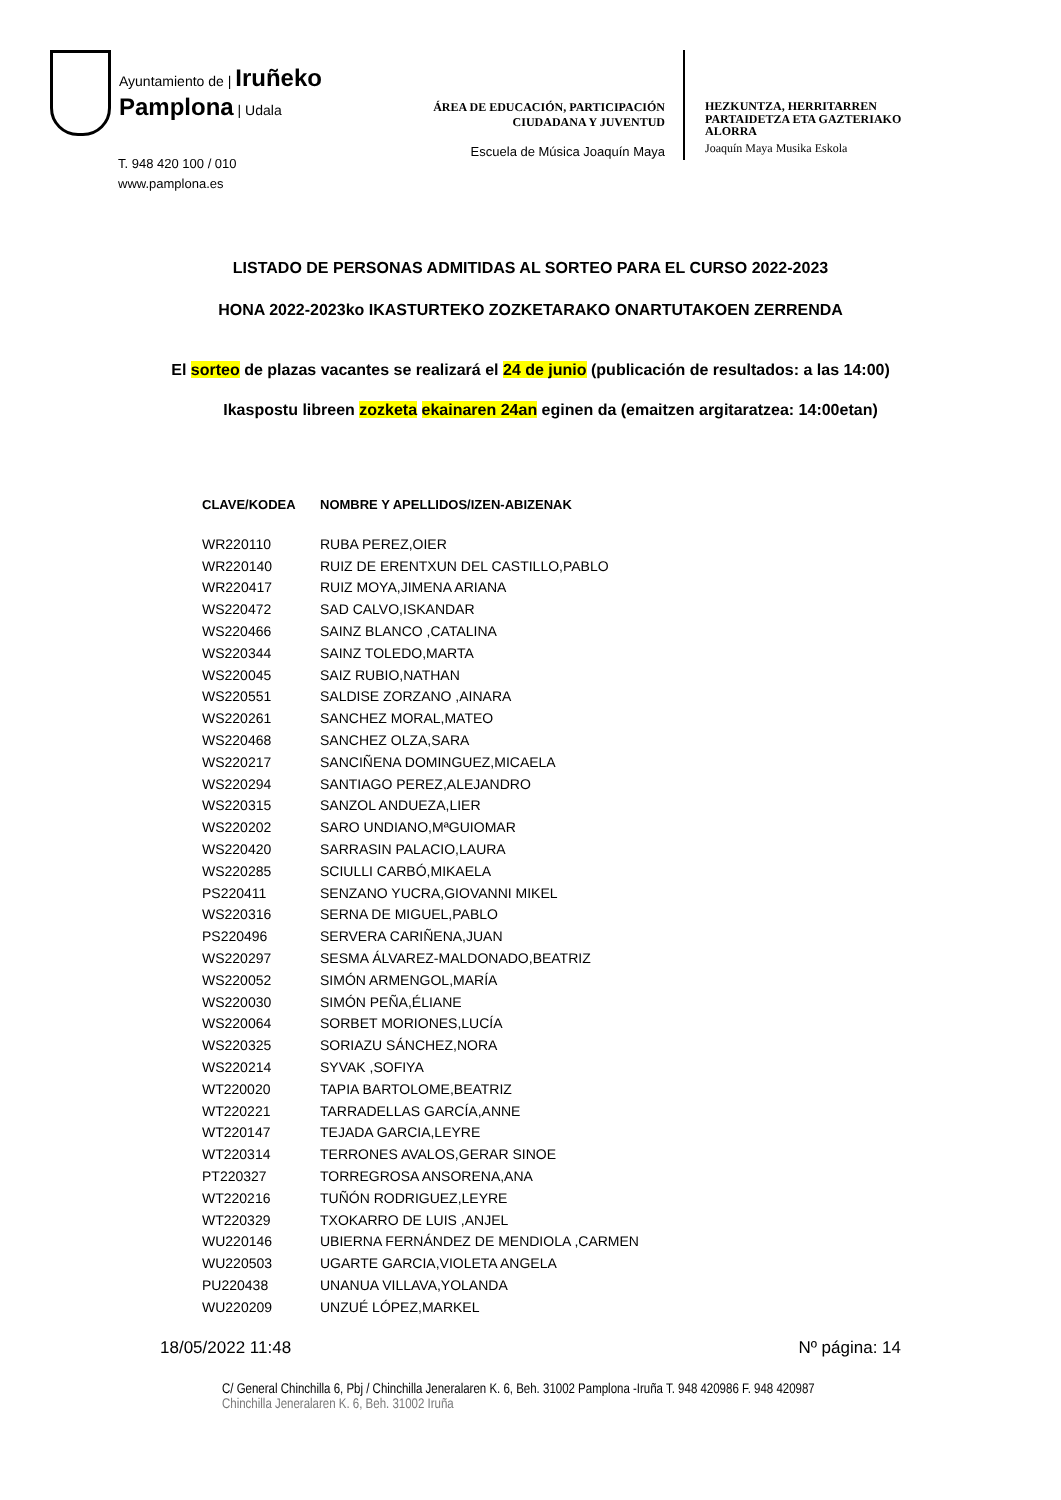Ayuntamiento de | Iruñeko
Pamplona | Udala
T. 948 420 100 / 010
www.pamplona.es
ÁREA DE EDUCACIÓN, PARTICIPACIÓN
CIUDADANA Y JUVENTUD
Escuela de Música Joaquín Maya
HEZKUNTZA, HERRITARREN
PARTAIDETZA ETA GAZTERIAKO
ALORRA
Joaquín Maya Musika Eskola
LISTADO DE PERSONAS ADMITIDAS AL SORTEO PARA EL CURSO 2022-2023
HONA 2022-2023ko IKASTURTEKO ZOZKETARAKO ONARTUTAKOEN ZERRENDA
El sorteo de plazas vacantes se realizará el 24 de junio (publicación de resultados: a las 14:00)
Ikaspostu libreen zozketa ekainaren 24an eginen da (emaitzen argitaratzea: 14:00etan)
| CLAVE/KODEA | NOMBRE Y APELLIDOS/IZEN-ABIZENAK |
| --- | --- |
| WR220110 | RUBA PEREZ,OIER |
| WR220140 | RUIZ DE ERENTXUN DEL CASTILLO,PABLO |
| WR220417 | RUIZ MOYA,JIMENA ARIANA |
| WS220472 | SAD CALVO,ISKANDAR |
| WS220466 | SAINZ BLANCO ,CATALINA |
| WS220344 | SAINZ TOLEDO,MARTA |
| WS220045 | SAIZ RUBIO,NATHAN |
| WS220551 | SALDISE ZORZANO ,AINARA |
| WS220261 | SANCHEZ MORAL,MATEO |
| WS220468 | SANCHEZ OLZA,SARA |
| WS220217 | SANCIÑENA DOMINGUEZ,MICAELA |
| WS220294 | SANTIAGO PEREZ,ALEJANDRO |
| WS220315 | SANZOL ANDUEZA,LIER |
| WS220202 | SARO UNDIANO,MªGUIOMAR |
| WS220420 | SARRASIN PALACIO,LAURA |
| WS220285 | SCIULLI CARBÓ,MIKAELA |
| PS220411 | SENZANO YUCRA,GIOVANNI MIKEL |
| WS220316 | SERNA DE MIGUEL,PABLO |
| PS220496 | SERVERA CARIÑENA,JUAN |
| WS220297 | SESMA ÁLVAREZ-MALDONADO,BEATRIZ |
| WS220052 | SIMÓN ARMENGOL,MARÍA |
| WS220030 | SIMÓN PEÑA,ÉLIANE |
| WS220064 | SORBET MORIONES,LUCÍA |
| WS220325 | SORIAZU SÁNCHEZ,NORA |
| WS220214 | SYVAK ,SOFIYA |
| WT220020 | TAPIA BARTOLOME,BEATRIZ |
| WT220221 | TARRADELLAS GARCÍA,ANNE |
| WT220147 | TEJADA GARCIA,LEYRE |
| WT220314 | TERRONES AVALOS,GERAR SINOE |
| PT220327 | TORREGROSA ANSORENA,ANA |
| WT220216 | TUÑÓN RODRIGUEZ,LEYRE |
| WT220329 | TXOKARRO DE LUIS ,ANJEL |
| WU220146 | UBIERNA FERNÁNDEZ DE MENDIOLA ,CARMEN |
| WU220503 | UGARTE GARCIA,VIOLETA ANGELA |
| PU220438 | UNANUA VILLAVA,YOLANDA |
| WU220209 | UNZUÉ LÓPEZ,MARKEL |
18/05/2022 11:48 Nº página: 14
C/ General Chinchilla 6, Pbj / Chinchilla Jeneralaren K. 6, Beh. 31002 Pamplona -Iruña T. 948 420986 F. 948 420987
Chinchilla Jeneralaren K. 6, Beh. 31002 Iruña